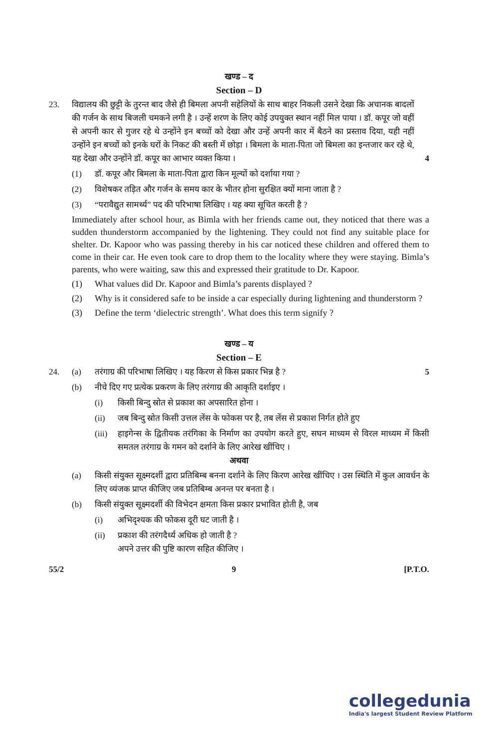खण्ड – द
Section – D
23. विद्यालय की छुट्टी के तुरन्त बाद जैसे ही बिमला अपनी सहेलियों के साथ बाहर निकली उसने देखा कि अचानक बादलों की गर्जन के साथ बिजली चमकने लगी है । उन्हें शरण के लिए कोई उपयुक्त स्थान नहीं मिल पाया । डॉ. कपूर जो वहीं से अपनी कार से गुजर रहे थे उन्होंने इन बच्चों को देखा और उन्हें अपनी कार में बैठने का प्रस्ताव दिया, यही नहीं उन्होंने इन बच्चों को इनके घरों के निकट की बस्ती में छोड़ा । बिमला के माता-पिता जो बिमला का इन्तजार कर रहे थे, यह देखा और उन्होंने डॉ. कपूर का आभार व्यक्त किया ।
4
(1) डॉ. कपूर और बिमला के माता-पिता द्वारा किन मूल्यों को दर्शाया गया ?
(2) विशेषकर तड़ित और गर्जन के समय कार के भीतर होना सुरक्षित क्यों माना जाता है ?
(3) “परावैद्युत सामर्थ्य” पद की परिभाषा लिखिए । यह क्या सूचित करती है ?
Immediately after school hour, as Bimla with her friends came out, they noticed that there was a sudden thunderstorm accompanied by the lightening. They could not find any suitable place for shelter. Dr. Kapoor who was passing thereby in his car noticed these children and offered them to come in their car. He even took care to drop them to the locality where they were staying. Bimla’s parents, who were waiting, saw this and expressed their gratitude to Dr. Kapoor.
(1) What values did Dr. Kapoor and Bimla’s parents displayed ?
(2) Why is it considered safe to be inside a car especially during lightening and thunderstorm ?
(3) Define the term ‘dielectric strength’. What does this term signify ?
खण्ड – य
Section – E
24. (a) तरंगाग्र की परिभाषा लिखिए । यह किरण से किस प्रकार भिन्न है ?
5
(b) नीचे दिए गए प्रत्येक प्रकरण के लिए तरंगाग्र की आकृति दर्शाइए ।
(i) किसी बिन्दु स्रोत से प्रकाश का अपसारित होना ।
(ii) जब बिन्दु स्रोत किसी उत्तल लेंस के फोकस पर है, तब लेंस से प्रकाश निर्गत होते हुए
(iii)
हाइगेन्स के द्वितीयक तरंगिका के निर्माण का उपयोग करते हुए, सघन माध्यम से विरल माध्यम में किसी समतल तरंगाग्र के गमन को दर्शाने के लिए आरेख खींचिए ।
अथवा
(a) किसी संयुक्त सूक्ष्मदर्शी द्वारा प्रतिबिम्ब बनना दर्शाने के लिए किरण आरेख खींचिए । उस स्थिति में कुल आवर्धन के लिए व्यंजक प्राप्त कीजिए जब प्रतिबिम्ब अनन्त पर बनता है ।
(b) किसी संयुक्त सूक्ष्मदर्शी की विभेदन क्षमता किस प्रकार प्रभावित होती है, जब
(i) अभिदृश्यक की फोकस दूरी घट जाती है ।
(ii) प्रकाश की तरंगदैर्ध्य अधिक हो जाती है ?
अपने उत्तर की पुष्टि कारण सहित कीजिए ।
55/2 9 [P.T.O.
collegedunia
India's largest Student Review Platform